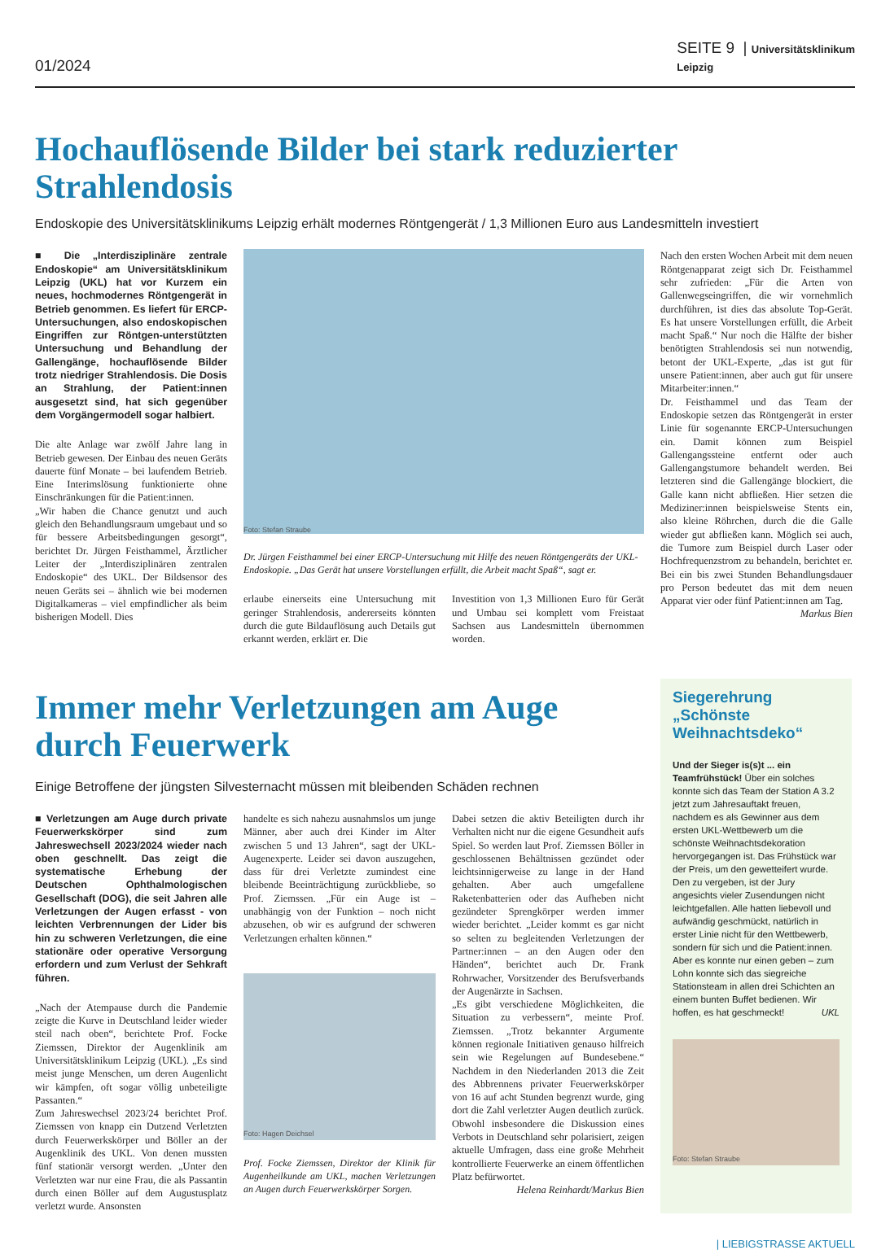01/2024 SEITE 9 | Universitätsklinikum
Leipzig
Hochauflösende Bilder bei stark reduzierter Strahlendosis
Endoskopie des Universitätsklinikums Leipzig erhält modernes Röntgengerät / 1,3 Millionen Euro aus Landesmitteln investiert
■ Die „Interdisziplinäre zentrale Endoskopie“ am Universitätsklinikum Leipzig (UKL) hat vor Kurzem ein neues, hochmodernes Röntgengerät in Betrieb genommen. Es liefert für ERCP-Untersuchungen, also endoskopischen Eingriffen zur Röntgen-unterstützten Untersuchung und Behandlung der Gallengänge, hochauflösende Bilder trotz niedriger Strahlendosis. Die Dosis an Strahlung, der Patient:innen ausgesetzt sind, hat sich gegenüber dem Vorgängermodell sogar halbiert.
Die alte Anlage war zwölf Jahre lang in Betrieb gewesen. Der Einbau des neuen Geräts dauerte fünf Monate – bei laufendem Betrieb. Eine Interimslösung funktionierte ohne Einschränkungen für die Patient:innen.
„Wir haben die Chance genutzt und auch gleich den Behandlungsraum umgebaut und so für bessere Arbeitsbedingungen gesorgt“, berichtet Dr. Jürgen Feisthammel, Ärztlicher Leiter der „Interdisziplinären zentralen Endoskopie“ des UKL. Der Bildsensor des neuen Geräts sei – ähnlich wie bei modernen Digitalkameras – viel empfindlicher als beim bisherigen Modell. Dies
Foto: Stefan Straube
Dr. Jürgen Feisthammel bei einer ERCP-Untersuchung mit Hilfe des neuen Röntgengeräts der UKL-Endoskopie. „Das Gerät hat unsere Vorstellungen erfüllt, die Arbeit macht Spaß“, sagt er.
erlaube einerseits eine Untersuchung mit geringer Strahlendosis, andererseits könnten durch die gute Bildauflösung auch Details gut erkannt werden, erklärt er. Die
Investition von 1,3 Millionen Euro für Gerät und Umbau sei komplett vom Freistaat Sachsen aus Landesmitteln übernommen worden.
Nach den ersten Wochen Arbeit mit dem neuen Röntgenapparat zeigt sich Dr. Feisthammel sehr zufrieden: „Für die Arten von Gallenwegseingriffen, die wir vornehmlich durchführen, ist dies das absolute Top-Gerät. Es hat unsere Vorstellungen erfüllt, die Arbeit macht Spaß.“ Nur noch die Hälfte der bisher benötigten Strahlendosis sei nun notwendig, betont der UKL-Experte, „das ist gut für unsere Patient:innen, aber auch gut für unsere Mitarbeiter:innen.“
Dr. Feisthammel und das Team der Endoskopie setzen das Röntgengerät in erster Linie für sogenannte ERCP-Untersuchungen ein. Damit können zum Beispiel Gallengangssteine entfernt oder auch Gallengangstumore behandelt werden. Bei letzteren sind die Gallengänge blockiert, die Galle kann nicht abfließen. Hier setzen die Mediziner:innen beispielsweise Stents ein, also kleine Röhrchen, durch die die Galle wieder gut abfließen kann. Möglich sei auch, die Tumore zum Beispiel durch Laser oder Hochfrequenzstrom zu behandeln, berichtet er. Bei ein bis zwei Stunden Behandlungsdauer pro Person bedeutet das mit dem neuen Apparat vier oder fünf Patient:innen am Tag.
Markus Bien
Immer mehr Verletzungen am Auge
durch Feuerwerk
Einige Betroffene der jüngsten Silvesternacht müssen mit bleibenden Schäden rechnen
■ Verletzungen am Auge durch private Feuerwerkskörper sind zum Jahreswechsell 2023/2024 wieder nach oben geschnellt. Das zeigt die systematische Erhebung der Deutschen Ophthalmologischen Gesellschaft (DOG), die seit Jahren alle Verletzungen der Augen erfasst - von leichten Verbrennungen der Lider bis hin zu schweren Verletzungen, die eine stationäre oder operative Versorgung erfordern und zum Verlust der Sehkraft führen.
„Nach der Atempause durch die Pandemie zeigte die Kurve in Deutschland leider wieder steil nach oben“, berichtete Prof. Focke Ziemssen, Direktor der Augenklinik am Universitätsklinikum Leipzig (UKL). „Es sind meist junge Menschen, um deren Augenlicht wir kämpfen, oft sogar völlig unbeteiligte Passanten.“
Zum Jahreswechsel 2023/24 berichtet Prof. Ziemssen von knapp ein Dutzend Verletzten durch Feuerwerkskörper und Böller an der Augenklinik des UKL. Von denen mussten fünf stationär versorgt werden. „Unter den Verletzten war nur eine Frau, die als Passantin durch einen Böller auf dem Augustusplatz verletzt wurde. Ansonsten
handelte es sich nahezu ausnahmslos um junge Männer, aber auch drei Kinder im Alter zwischen 5 und 13 Jahren“, sagt der UKL-Augenexperte. Leider sei davon auszugehen, dass für drei Verletzte zumindest eine bleibende Beeinträchtigung zurückbliebe, so Prof. Ziemssen. „Für ein Auge ist – unabhängig von der Funktion – noch nicht abzusehen, ob wir es aufgrund der schweren Verletzungen erhalten können.“
Foto: Hagen Deichsel
Prof. Focke Ziemssen, Direktor der Klinik für Augenheilkunde am UKL, machen Verletzungen an Augen durch Feuerwerkskörper Sorgen.
Dabei setzen die aktiv Beteiligten durch ihr Verhalten nicht nur die eigene Gesundheit aufs Spiel. So werden laut Prof. Ziemssen Böller in geschlossenen Behältnissen gezündet oder leichtsinnigerweise zu lange in der Hand gehalten. Aber auch umgefallene Raketenbatterien oder das Aufheben nicht gezündeter Sprengkörper werden immer wieder berichtet. „Leider kommt es gar nicht so selten zu begleitenden Verletzungen der Partner:innen – an den Augen oder den Händen“, berichtet auch Dr. Frank Rohrwacher, Vorsitzender des Berufsverbands der Augenärzte in Sachsen.
„Es gibt verschiedene Möglichkeiten, die Situation zu verbessern“, meinte Prof. Ziemssen. „Trotz bekannter Argumente können regionale Initiativen genauso hilfreich sein wie Regelungen auf Bundesebene.“ Nachdem in den Niederlanden 2013 die Zeit des Abbrennens privater Feuerwerkskörper von 16 auf acht Stunden begrenzt wurde, ging dort die Zahl verletzter Augen deutlich zurück. Obwohl insbesondere die Diskussion eines Verbots in Deutschland sehr polarisiert, zeigen aktuelle Umfragen, dass eine große Mehrheit kontrollierte Feuerwerke an einem öffentlichen Platz befürwortet.
Helena Reinhardt/Markus Bien
Siegerehrung „Schönste Weihnachtsdeko“
Und der Sieger is(s)t ... ein Teamfrühstück! Über ein solches konnte sich das Team der Station A 3.2 jetzt zum Jahresauftakt freuen, nachdem es als Gewinner aus dem ersten UKL-Wettbewerb um die schönste Weihnachtsdekoration hervorgegangen ist. Das Frühstück war der Preis, um den gewetteifert wurde. Den zu vergeben, ist der Jury angesichts vieler Zusendungen nicht leichtgefallen. Alle hatten liebevoll und aufwändig geschmückt, natürlich in erster Linie nicht für den Wettbewerb, sondern für sich und die Patient:innen. Aber es konnte nur einen geben – zum Lohn konnte sich das siegreiche Stationsteam in allen drei Schichten an einem bunten Buffet bedienen. Wir hoffen, es hat geschmeckt! UKL
Foto: Stefan Straube
| LIEBIGSTRASSE AKTUELL